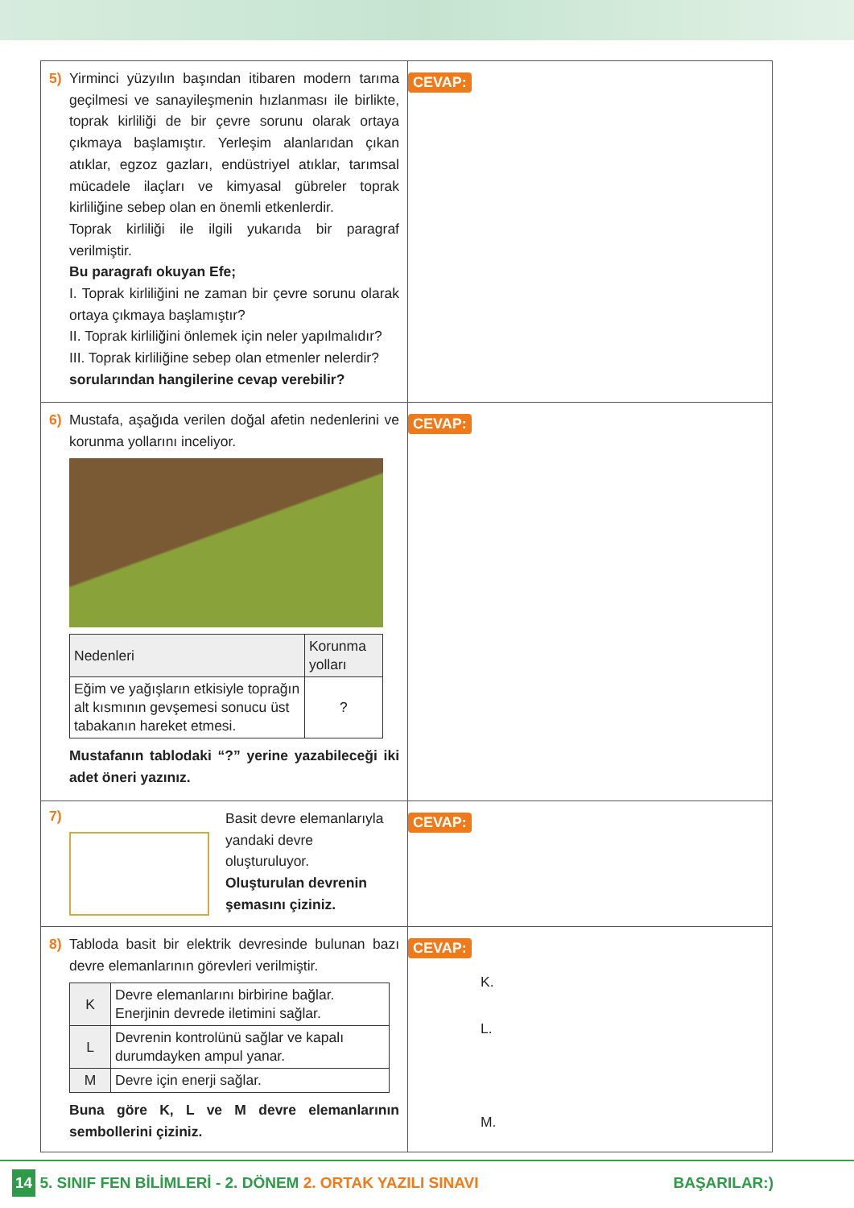| 5) Yirminci yüzyılın başından itibaren modern tarıma geçilmesi ve sanayileşmenin hızlanması ile birlikte, toprak kirliliği de bir çevre sorunu olarak ortaya çıkmaya başlamıştır. Yerleşim alanlarıdan çıkan atıklar, egzoz gazları, endüstriyel atıklar, tarımsal mücadele ilaçları ve kimyasal gübreler toprak kirliliğine sebep olan en önemli etkenlerdir. Toprak kirliliği ile ilgili yukarıda bir paragraf verilmiştir. Bu paragrafı okuyan Efe; I. Toprak kirliliğini ne zaman bir çevre sorunu olarak ortaya çıkmaya başlamıştır? II. Toprak kirliliğini önlemek için neler yapılmalıdır? III. Toprak kirliliğine sebep olan etmenler nelerdir? sorularından hangilerine cevap verebilir? | CEVAP: |
| 6) Mustafa, aşağıda verilen doğal afetin nedenlerini ve korunma yollarını inceliyor. / Nedenleri / Korunma yolları / / --- / --- / / Eğim ve yağışların etkisiyle toprağın alt kısmının gevşemesi sonucu üst tabakanın hareket etmesi. / ? / Mustafanın tablodaki “?” yerine yazabileceği iki adet öneri yazınız. | CEVAP: |
| 7) Basit devre elemanlarıyla yandaki devre oluşturuluyor. Oluşturulan devrenin şemasını çiziniz. | CEVAP: |
| 8) Tabloda basit bir elektrik devresinde bulunan bazı devre elemanlarının görevleri verilmiştir. / K / Devre elemanlarını birbirine bağlar. Enerjinin devrede iletimini sağlar. / / L / Devrenin kontrolünü sağlar ve kapalı durumdayken ampul yanar. / / M / Devre için enerji sağlar. / Buna göre K, L ve M devre elemanlarının sembollerini çiziniz. | CEVAP: K. L. M. |
14 5. SINIF FEN BİLİMLERİ - 2. DÖNEM 2. ORTAK YAZILI SINAVI BAŞARILAR:)